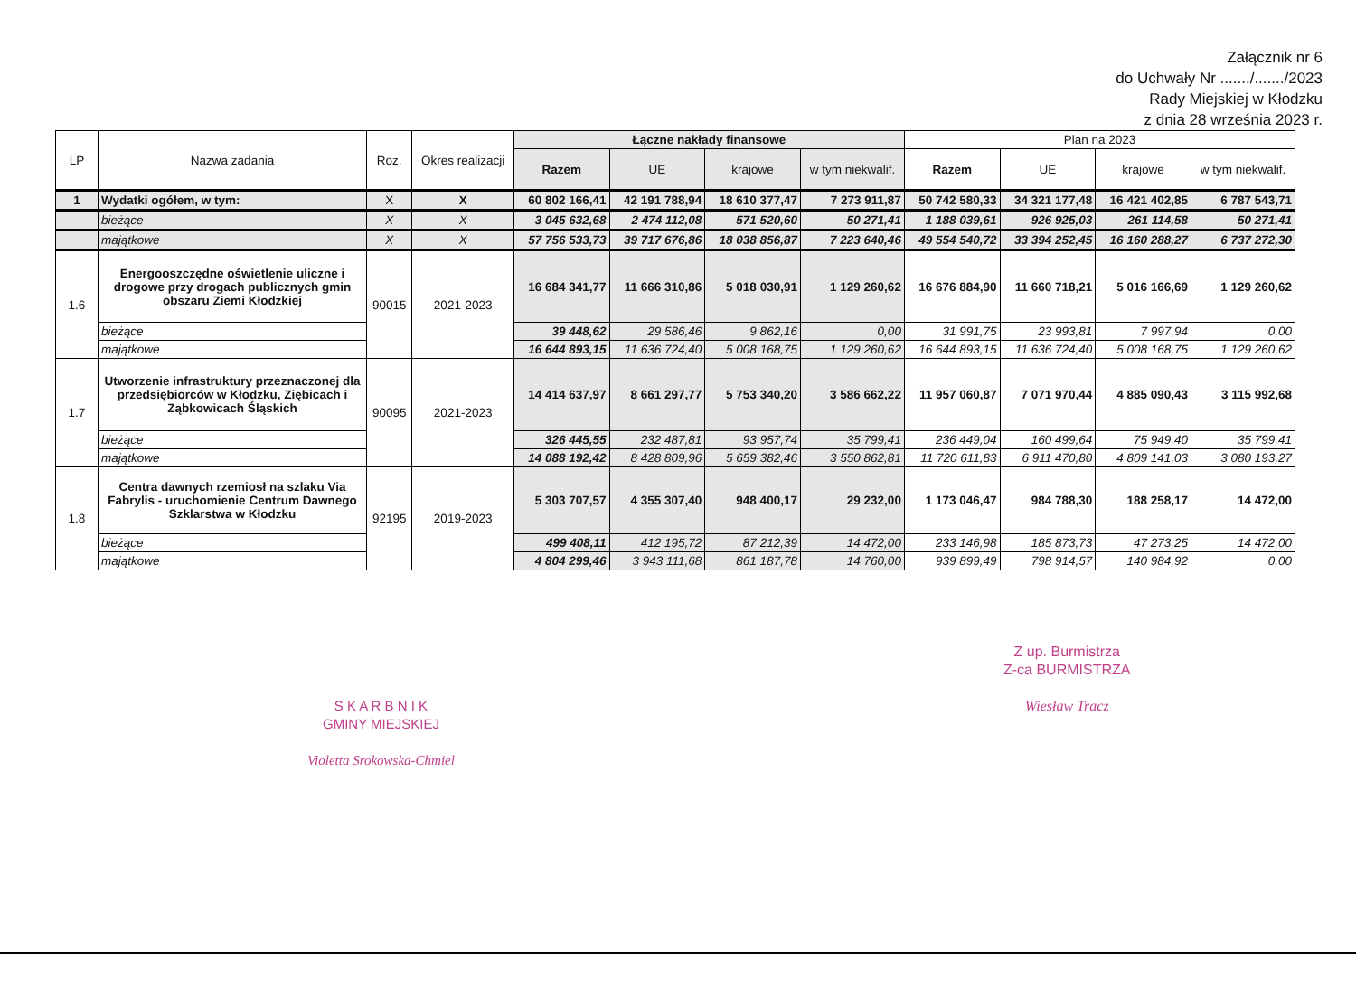Załącznik nr 6
do Uchwały Nr ......./......./2023
Rady Miejskiej w Kłodzku
z dnia 28 września 2023 r.
| LP | Nazwa zadania | Roz. | Okres realizacji | Łączne nakłady finansowe | | | | Plan na 2023 | | | |
| --- | --- | --- | --- | --- | --- | --- | --- | --- | --- | --- | --- |
| | | | | Razem | UE | krajowe | w tym niekwalif. | Razem | UE | krajowe | w tym niekwalif. |
| 1 | Wydatki ogółem, w tym: | X | X | 60 802 166,41 | 42 191 788,94 | 18 610 377,47 | 7 273 911,87 | 50 742 580,33 | 34 321 177,48 | 16 421 402,85 | 6 787 543,71 |
| | bieżące | X | X | 3 045 632,68 | 2 474 112,08 | 571 520,60 | 50 271,41 | 1 188 039,61 | 926 925,03 | 261 114,58 | 50 271,41 |
| | majątkowe | X | X | 57 756 533,73 | 39 717 676,86 | 18 038 856,87 | 7 223 640,46 | 49 554 540,72 | 33 394 252,45 | 16 160 288,27 | 6 737 272,30 |
| 1.6 | Energooszczędne oświetlenie uliczne i drogowe przy drogach publicznych gmin obszaru Ziemi Kłodzkiej | 90015 | 2021-2023 | 16 684 341,77 | 11 666 310,86 | 5 018 030,91 | 1 129 260,62 | 16 676 884,90 | 11 660 718,21 | 5 016 166,69 | 1 129 260,62 |
| | bieżące | | | 39 448,62 | 29 586,46 | 9 862,16 | 0,00 | 31 991,75 | 23 993,81 | 7 997,94 | 0,00 |
| | majątkowe | | | 16 644 893,15 | 11 636 724,40 | 5 008 168,75 | 1 129 260,62 | 16 644 893,15 | 11 636 724,40 | 5 008 168,75 | 1 129 260,62 |
| 1.7 | Utworzenie infrastruktury przeznaczonej dla przedsiębiorców w Kłodzku, Ziębicach i Ząbkowicach Śląskich | 90095 | 2021-2023 | 14 414 637,97 | 8 661 297,77 | 5 753 340,20 | 3 586 662,22 | 11 957 060,87 | 7 071 970,44 | 4 885 090,43 | 3 115 992,68 |
| | bieżące | | | 326 445,55 | 232 487,81 | 93 957,74 | 35 799,41 | 236 449,04 | 160 499,64 | 75 949,40 | 35 799,41 |
| | majątkowe | | | 14 088 192,42 | 8 428 809,96 | 5 659 382,46 | 3 550 862,81 | 11 720 611,83 | 6 911 470,80 | 4 809 141,03 | 3 080 193,27 |
| 1.8 | Centra dawnych rzemiosł na szlaku Via Fabrylis - uruchomienie Centrum Dawnego Szklarstwa w Kłodzku | 92195 | 2019-2023 | 5 303 707,57 | 4 355 307,40 | 948 400,17 | 29 232,00 | 1 173 046,47 | 984 788,30 | 188 258,17 | 14 472,00 |
| | bieżące | | | 499 408,11 | 412 195,72 | 87 212,39 | 14 472,00 | 233 146,98 | 185 873,73 | 47 273,25 | 14 472,00 |
| | majątkowe | | | 4 804 299,46 | 3 943 111,68 | 861 187,78 | 14 760,00 | 939 899,49 | 798 914,57 | 140 984,92 | 0,00 |
Z up. Burmistrza
Z-ca BURMISTRZA
Wiesław Tracz
S K A R B N I K
GMINY MIEJSKIEJ
Violetta Srokowska-Chmiel